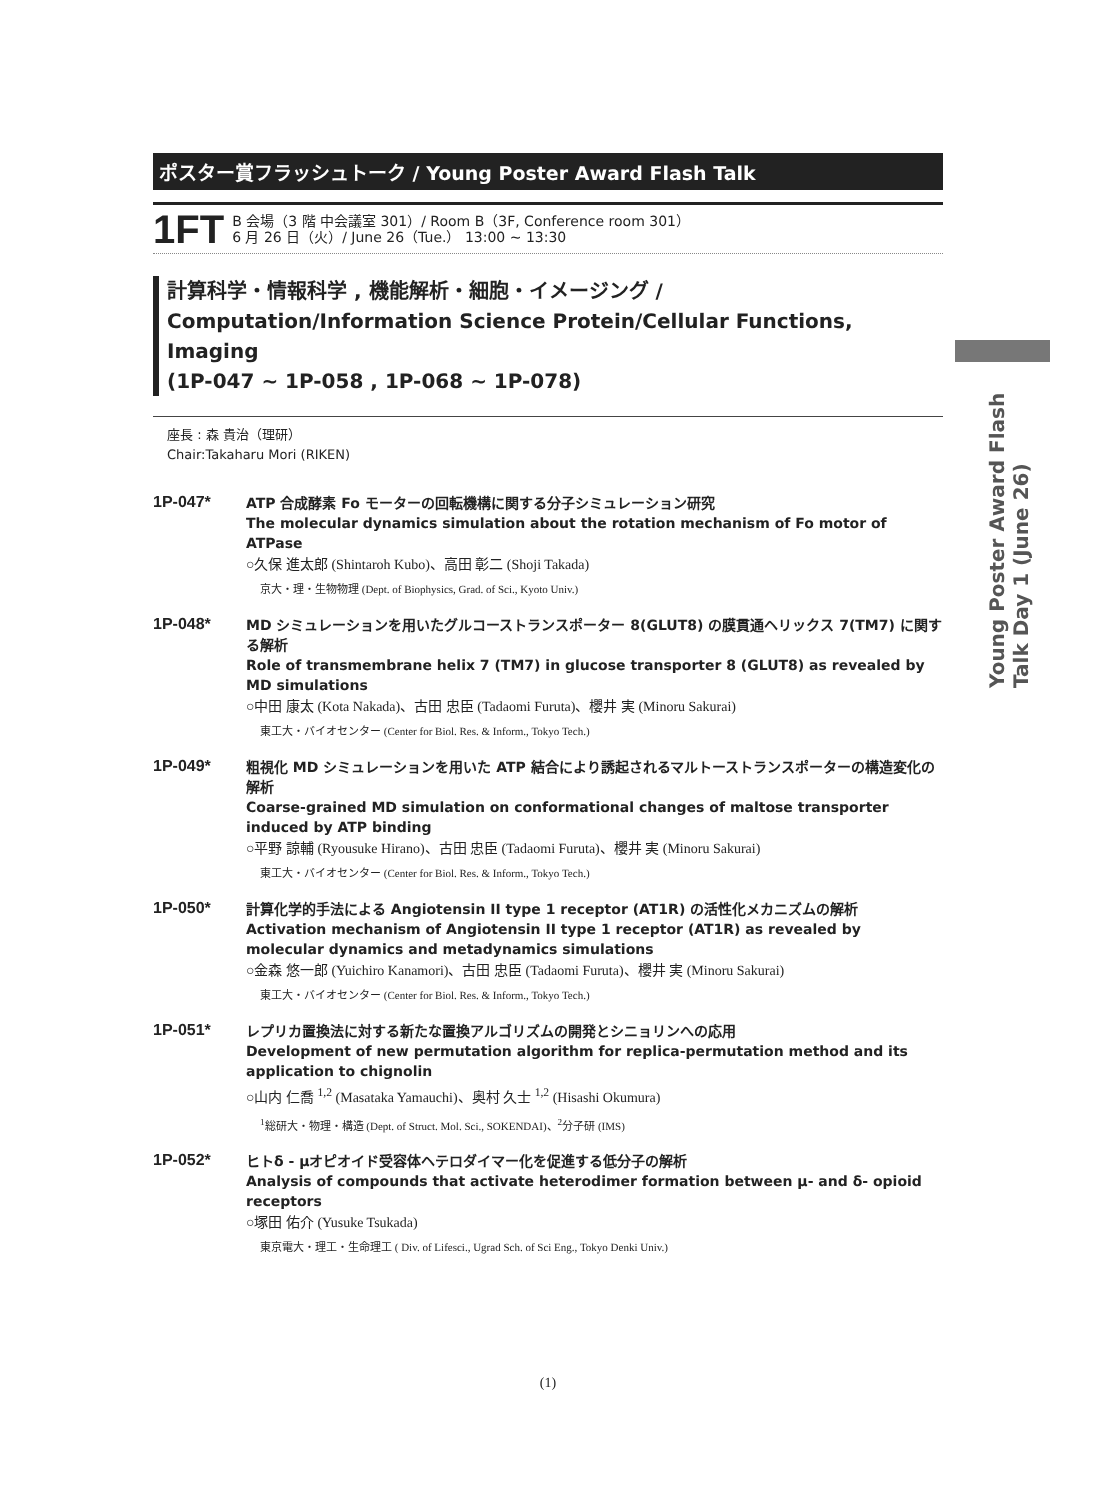ポスター賞フラッシュトーク / Young Poster Award Flash Talk
1FT
B 会場（3 階 中会議室 301）/ Room B（3F, Conference room 301）
6 月 26 日（火）/ June 26（Tue.） 13:00 ~ 13:30
計算科学・情報科学 , 機能解析・細胞・イメージング /
Computation/Information Science Protein/Cellular Functions, Imaging
(1P-047 ~ 1P-058 , 1P-068 ~ 1P-078)
座長 : 森 貴治（理研）
Chair:Takaharu Mori (RIKEN)
1P-047*
ATP 合成酵素 Fo モーターの回転機構に関する分子シミュレーション研究
The molecular dynamics simulation about the rotation mechanism of Fo motor of ATPase
○久保 進太郎 (Shintaroh Kubo)、高田 彰二 (Shoji Takada)
京大・理・生物物理 (Dept. of Biophysics, Grad. of Sci., Kyoto Univ.)
1P-048*
MD シミュレーションを用いたグルコーストランスポーター 8(GLUT8) の膜貫通ヘリックス 7(TM7) に関する解析
Role of transmembrane helix 7 (TM7) in glucose transporter 8 (GLUT8) as revealed by MD simulations
○中田 康太 (Kota Nakada)、古田 忠臣 (Tadaomi Furuta)、櫻井 実 (Minoru Sakurai)
東工大・バイオセンター (Center for Biol. Res. & Inform., Tokyo Tech.)
1P-049*
粗視化 MD シミュレーションを用いた ATP 結合により誘起されるマルトーストランスポーターの構造変化の解析
Coarse-grained MD simulation on conformational changes of maltose transporter induced by ATP binding
○平野 諒輔 (Ryousuke Hirano)、古田 忠臣 (Tadaomi Furuta)、櫻井 実 (Minoru Sakurai)
東工大・バイオセンター (Center for Biol. Res. & Inform., Tokyo Tech.)
1P-050*
計算化学的手法による Angiotensin II type 1 receptor (AT1R) の活性化メカニズムの解析
Activation mechanism of Angiotensin II type 1 receptor (AT1R) as revealed by molecular dynamics and metadynamics simulations
○金森 悠一郎 (Yuichiro Kanamori)、古田 忠臣 (Tadaomi Furuta)、櫻井 実 (Minoru Sakurai)
東工大・バイオセンター (Center for Biol. Res. & Inform., Tokyo Tech.)
1P-051*
レプリカ置換法に対する新たな置換アルゴリズムの開発とシニョリンへの応用
Development of new permutation algorithm for replica-permutation method and its application to chignolin
○山内 仁喬 <sup>1,2</sup> (Masataka Yamauchi)、奥村 久士 <sup>1,2</sup> (Hisashi Okumura)
<sup>1</sup> 総研大・物理・構造 (Dept. of Struct. Mol. Sci., SOKENDAI)、<sup>2</sup>分子研 (IMS)
1P-052*
ヒトδ - μオピオイド受容体ヘテロダイマー化を促進する低分子の解析
Analysis of compounds that activate heterodimer formation between μ- and δ- opioid receptors
○塚田 佑介 (Yusuke Tsukada)
東京電大・理工・生命理工 ( Div. of Lifesci., Ugrad Sch. of Sci Eng., Tokyo Denki Univ.)
Young Poster Award Flash Talk Day 1 (June 26)
(1)